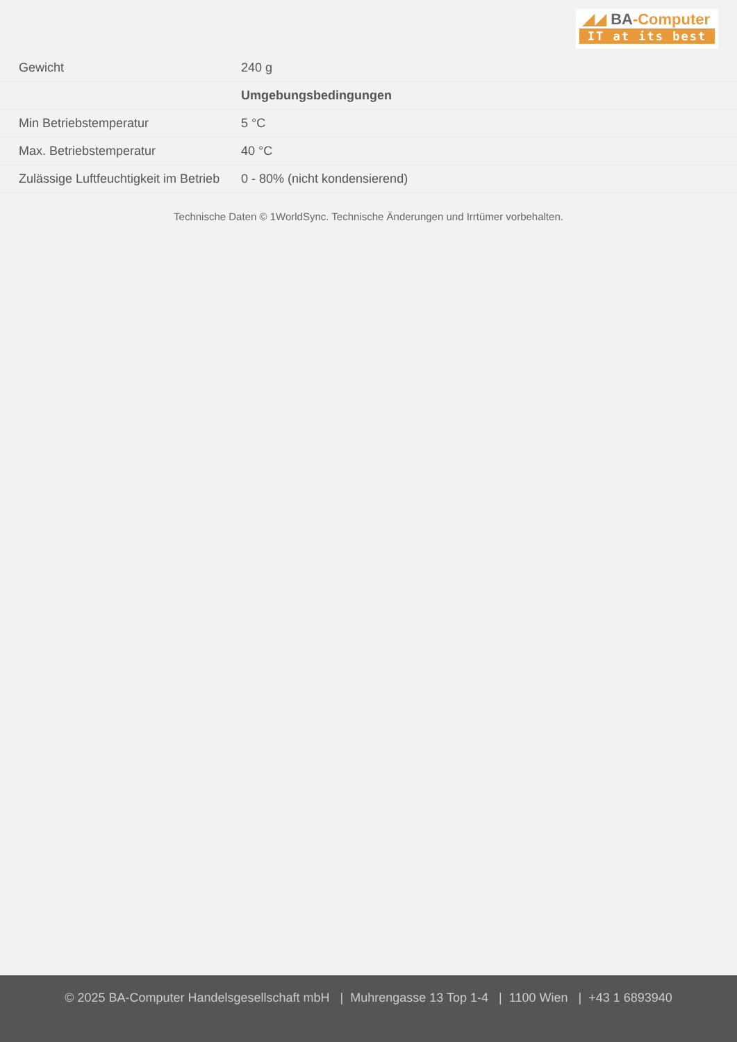◢◢ BA-Computer
IT at its best
| Gewicht | 240 g |
| | Umgebungsbedingungen |
| Min Betriebstemperatur | 5 °C |
| Max. Betriebstemperatur | 40 °C |
| Zulässige Luftfeuchtigkeit im Betrieb | 0 - 80% (nicht kondensierend) |
Technische Daten © 1WorldSync. Technische Änderungen und Irrtümer vorbehalten.
© 2025 BA-Computer Handelsgesellschaft mbH | Muhrengasse 13 Top 1-4 | 1100 Wien | +43 1 6893940